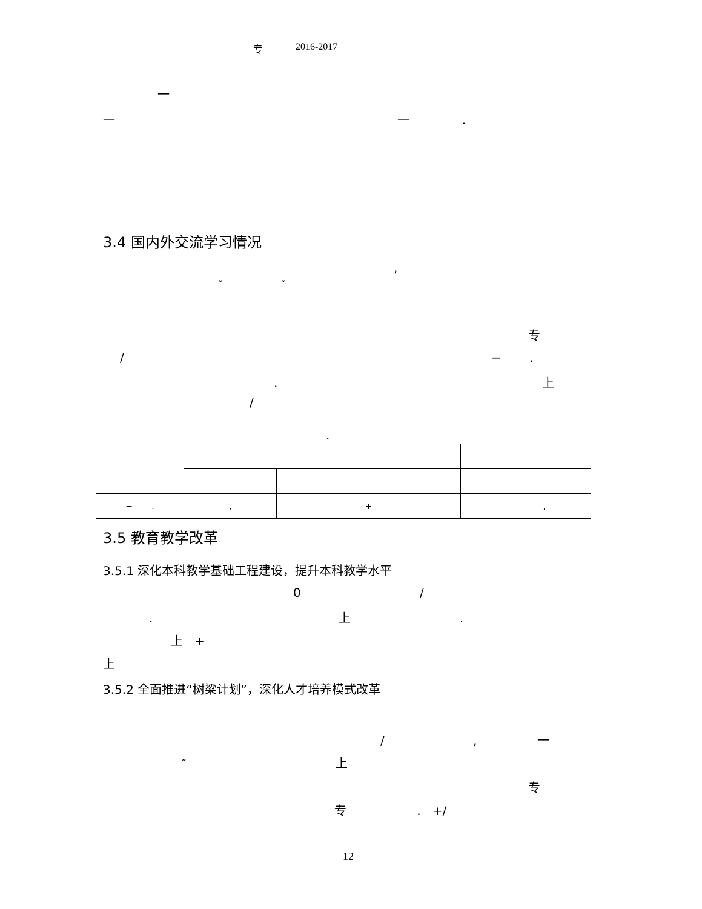专 2016-2017
一
一 一 .
3.4 国内外交流学习情况
,
″ ″
专
/ − .
. 上
/
.
| − . | , | + | | , |
3.5 教育教学改革
3.5.1 深化本科教学基础工程建设，提升本科教学水平
0 /
. 上.
上 +
上
3.5.2 全面推进“树梁计划”，深化人才培养模式改革
/ , 一
″ 上
专
专 . +/
12